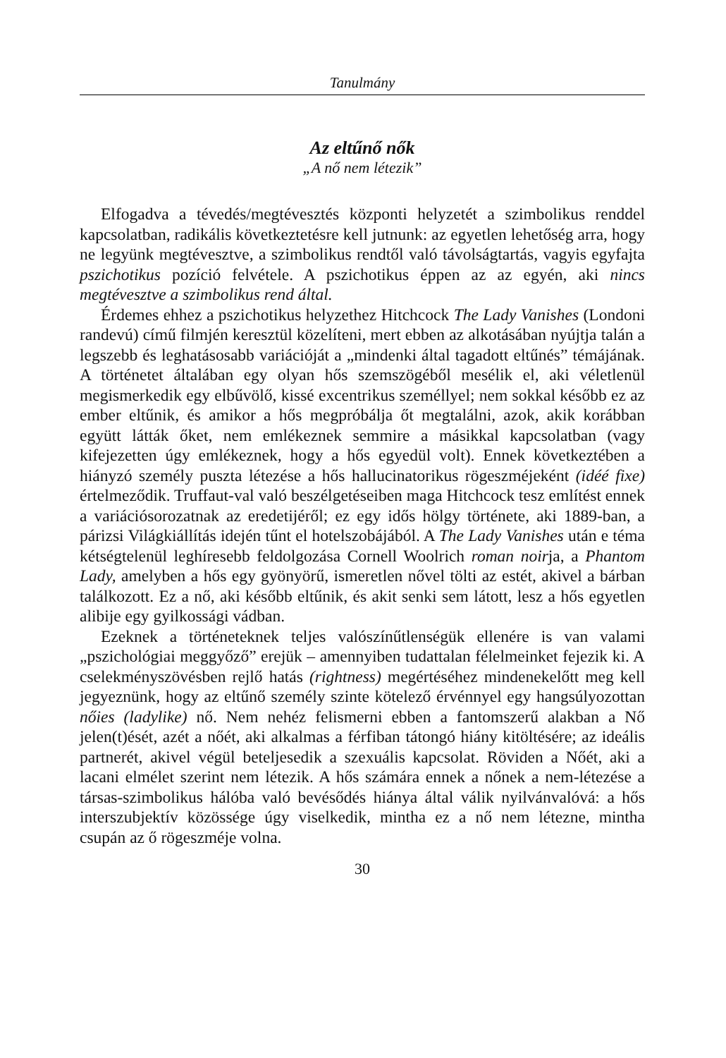Tanulmány
Az eltűnő nők
„A nő nem létezik”
Elfogadva a tévedés/megtévesztés központi helyzetét a szimbolikus renddel kapcsolatban, radikális következtetésre kell jutnunk: az egyetlen lehetőség arra, hogy ne legyünk megtévesztve, a szimbolikus rendtől való távolságtartás, vagyis egyfajta pszichotikus pozíció felvétele. A pszichotikus éppen az az egyén, aki nincs megtévesztve a szimbolikus rend által.
Érdemes ehhez a pszichotikus helyzethez Hitchcock The Lady Vanishes (Londoni randevú) című filmjén keresztül közelíteni, mert ebben az alkotásában nyújtja talán a legszebb és leghatásosabb variációját a „mindenki által tagadott eltűnés” témájának. A történetet általában egy olyan hős szemszögéből mesélik el, aki véletlenül megismerkedik egy elbűvölő, kissé excentrikus személlyel; nem sokkal később ez az ember eltűnik, és amikor a hős megpróbálja őt megtalálni, azok, akik korábban együtt látták őket, nem emlékeznek semmire a másikkal kapcsolatban (vagy kifejezetten úgy emlékeznek, hogy a hős egyedül volt). Ennek következtében a hiányzó személy puszta létezése a hős hallucinatorikus rögeszméjeként (idéé fixe) értelmeződik. Truffaut-val való beszélgetéseiben maga Hitchcock tesz említést ennek a variációsorozatnak az eredetijéről; ez egy idős hölgy története, aki 1889-ban, a párizsi Világkiállítás idején tűnt el hotelszobájából. A The Lady Vanishes után e téma kétségtelenül leghíresebb feldolgozása Cornell Woolrich roman noirja, a Phantom Lady, amelyben a hős egy gyönyörű, ismeretlen nővel tölti az estét, akivel a bárban találkozott. Ez a nő, aki később eltűnik, és akit senki sem látott, lesz a hős egyetlen alibije egy gyilkossági vádban.
Ezeknek a történeteknek teljes valószínűtlenségük ellenére is van valami „pszichológiai meggyőző” erejük – amennyiben tudattalan félelmeinket fejezik ki. A cselekményszövésben rejlő hatás (rightness) megértéséhez mindenekelőtt meg kell jegyeznünk, hogy az eltűnő személy szinte kötelező érvénnyel egy hangsúlyozottan nőies (ladylike) nő. Nem nehéz felismerni ebben a fantomszerű alakban a Nő jelen(t)ését, azét a nőét, aki alkalmas a férfiban tátongó hiány kitöltésére; az ideális partnerét, akivel végül beteljesedik a szexuális kapcsolat. Röviden a Nőét, aki a lacani elmélet szerint nem létezik. A hős számára ennek a nőnek a nem-létezése a társas-szimbolikus hálóba való bevésődés hiánya által válik nyilvánvalóvá: a hős interszubjektív közössége úgy viselkedik, mintha ez a nő nem létezne, mintha csupán az ő rögeszméje volna.
30